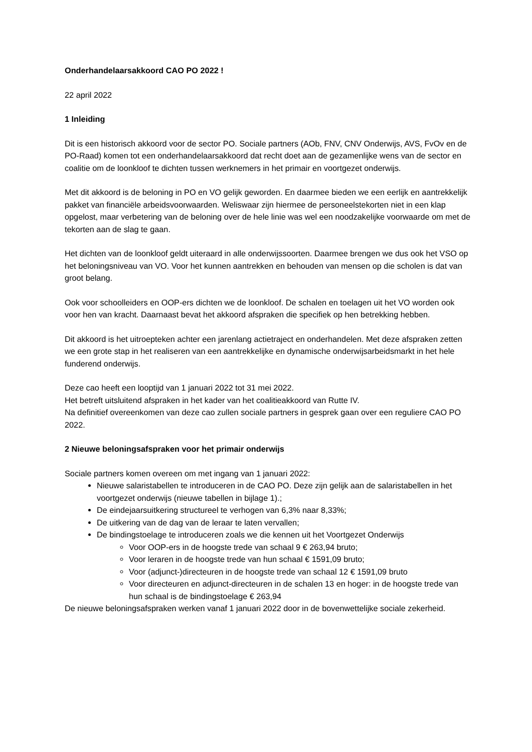Onderhandelaarsakkoord CAO PO 2022 !
22 april 2022
1 Inleiding
Dit is een historisch akkoord voor de sector PO. Sociale partners (AOb, FNV, CNV Onderwijs, AVS, FvOv en de PO-Raad) komen tot een onderhandelaarsakkoord dat recht doet aan de gezamenlijke wens van de sector en coalitie om de loonkloof te dichten tussen werknemers in het primair en voortgezet onderwijs.
Met dit akkoord is de beloning in PO en VO gelijk geworden. En daarmee bieden we een eerlijk en aantrekkelijk pakket van financiële arbeidsvoorwaarden. Weliswaar zijn hiermee de personeelstekorten niet in een klap opgelost, maar verbetering van de beloning over de hele linie was wel een noodzakelijke voorwaarde om met de tekorten aan de slag te gaan.
Het dichten van de loonkloof geldt uiteraard in alle onderwijssoorten. Daarmee brengen we dus ook het VSO op het beloningsniveau van VO. Voor het kunnen aantrekken en behouden van mensen op die scholen is dat van groot belang.
Ook voor schoolleiders en OOP-ers dichten we de loonkloof. De schalen en toelagen uit het VO worden ook voor hen van kracht. Daarnaast bevat het akkoord afspraken die specifiek op hen betrekking hebben.
Dit akkoord is het uitroepteken achter een jarenlang actietraject en onderhandelen. Met deze afspraken zetten we een grote stap in het realiseren van een aantrekkelijke en dynamische onderwijsarbeidsmarkt in het hele funderend onderwijs.
Deze cao heeft een looptijd van 1 januari 2022 tot 31 mei 2022.
Het betreft uitsluitend afspraken in het kader van het coalitieakkoord van Rutte IV.
Na definitief overeenkomen van deze cao zullen sociale partners in gesprek gaan over een reguliere CAO PO 2022.
2 Nieuwe beloningsafspraken voor het primair onderwijs
Sociale partners komen overeen om met ingang van 1 januari 2022:
Nieuwe salaristabellen te introduceren in de CAO PO. Deze zijn gelijk aan de salaristabellen in het voortgezet onderwijs (nieuwe tabellen in bijlage 1).;
De eindejaarsuitkering structureel te verhogen van 6,3% naar 8,33%;
De uitkering van de dag van de leraar te laten vervallen;
De bindingstoelage te introduceren zoals we die kennen uit het Voortgezet Onderwijs
Voor OOP-ers in de hoogste trede van schaal 9 € 263,94 bruto;
Voor leraren in de hoogste trede van hun schaal € 1591,09 bruto;
Voor (adjunct-)directeuren in de hoogste trede van schaal 12 € 1591,09 bruto
Voor directeuren en adjunct-directeuren in de schalen 13 en hoger: in de hoogste trede van hun schaal is de bindingstoelage € 263,94
De nieuwe beloningsafspraken werken vanaf 1 januari 2022 door in de bovenwettelijke sociale zekerheid.